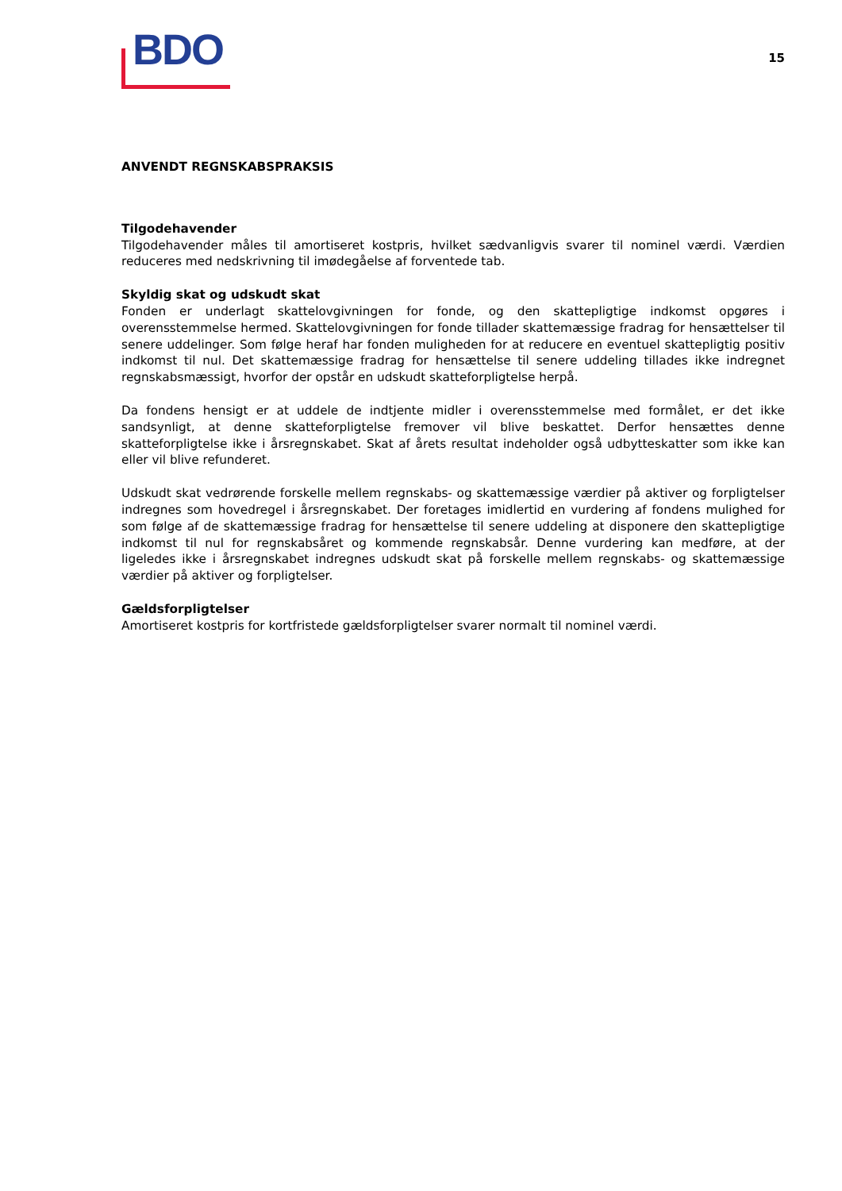BDO
15
ANVENDT REGNSKABSPRAKSIS
Tilgodehavender
Tilgodehavender måles til amortiseret kostpris, hvilket sædvanligvis svarer til nominel værdi. Værdien reduceres med nedskrivning til imødegåelse af forventede tab.
Skyldig skat og udskudt skat
Fonden er underlagt skattelovgivningen for fonde, og den skattepligtige indkomst opgøres i overensstemmelse hermed. Skattelovgivningen for fonde tillader skattemæssige fradrag for hensættelser til senere uddelinger. Som følge heraf har fonden muligheden for at reducere en eventuel skattepligtig positiv indkomst til nul. Det skattemæssige fradrag for hensættelse til senere uddeling tillades ikke indregnet regnskabsmæssigt, hvorfor der opstår en udskudt skatteforpligtelse herpå.
Da fondens hensigt er at uddele de indtjente midler i overensstemmelse med formålet, er det ikke sandsynligt, at denne skatteforpligtelse fremover vil blive beskattet. Derfor hensættes denne skatteforpligtelse ikke i årsregnskabet. Skat af årets resultat indeholder også udbytteskatter som ikke kan eller vil blive refunderet.
Udskudt skat vedrørende forskelle mellem regnskabs- og skattemæssige værdier på aktiver og forpligtelser indregnes som hovedregel i årsregnskabet. Der foretages imidlertid en vurdering af fondens mulighed for som følge af de skattemæssige fradrag for hensættelse til senere uddeling at disponere den skattepligtige indkomst til nul for regnskabsåret og kommende regnskabsår. Denne vurdering kan medføre, at der ligeledes ikke i årsregnskabet indregnes udskudt skat på forskelle mellem regnskabs- og skattemæssige værdier på aktiver og forpligtelser.
Gældsforpligtelser
Amortiseret kostpris for kortfristede gældsforpligtelser svarer normalt til nominel værdi.